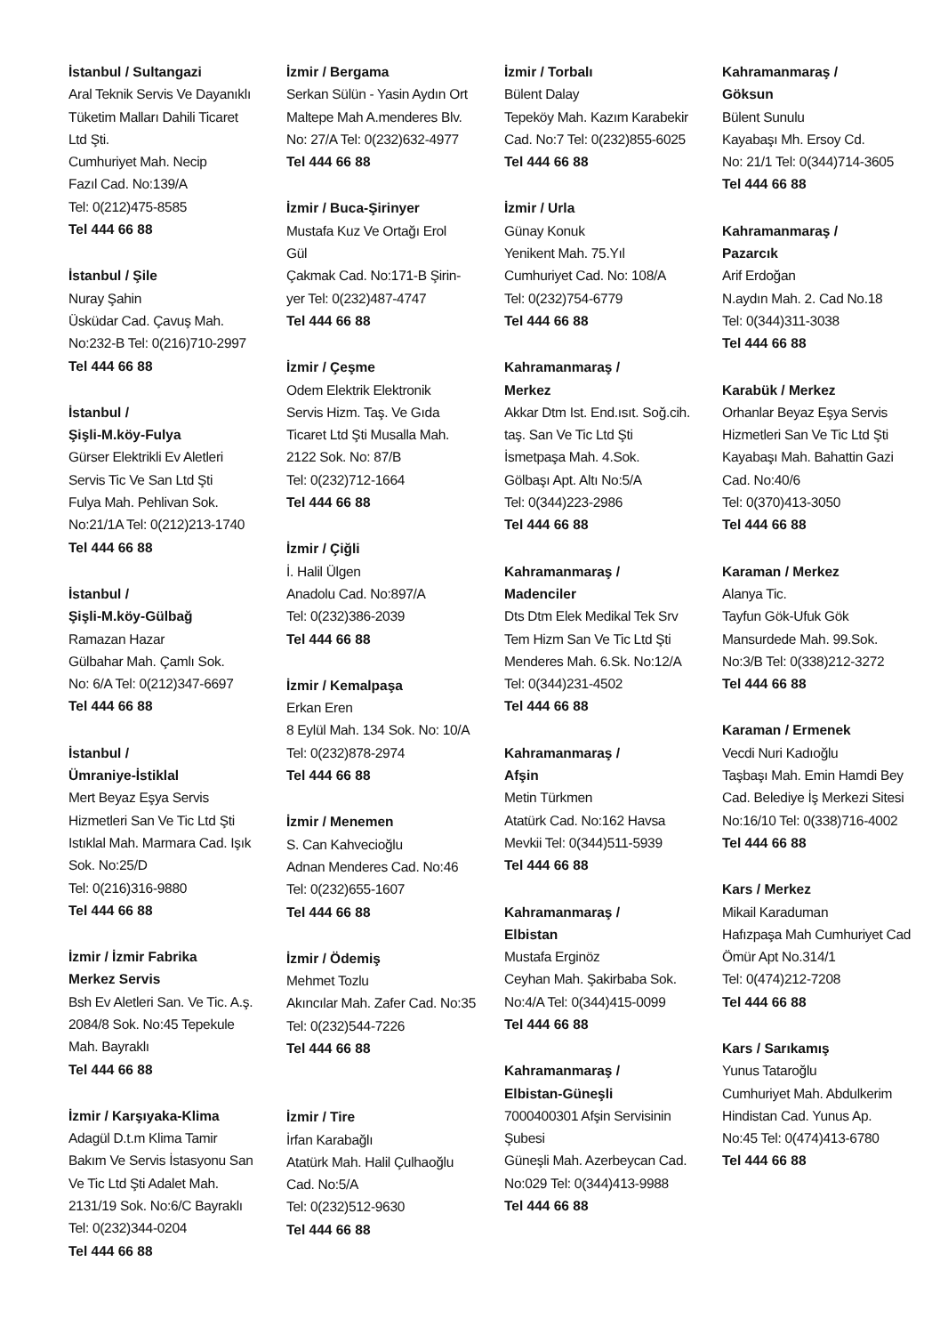İstanbul / Sultangazi
Aral Teknik Servis Ve Dayanıklı
Tüketim Malları Dahili Ticaret
Ltd Şti.
Cumhuriyet Mah. Necip
Fazıl Cad. No:139/A
Tel: 0(212)475-8585
Tel 444 66 88
İstanbul / Şile
Nuray Şahin
Üsküdar Cad. Çavuş Mah.
No:232-B Tel: 0(216)710-2997
Tel 444 66 88
İstanbul /
Şişli-M.köy-Fulya
Gürser Elektrikli Ev Aletleri
Servis Tic Ve San Ltd Şti
Fulya Mah. Pehlivan Sok.
No:21/1A Tel: 0(212)213-1740
Tel 444 66 88
İstanbul /
Şişli-M.köy-Gülbağ
Ramazan Hazar
Gülbahar Mah. Çamlı Sok.
No: 6/A Tel: 0(212)347-6697
Tel 444 66 88
İstanbul /
Ümraniye-İstiklal
Mert Beyaz Eşya Servis
Hizmetleri San Ve Tic Ltd Şti
Istıklal Mah. Marmara Cad. Işık
Sok. No:25/D
Tel: 0(216)316-9880
Tel 444 66 88
İzmir / İzmir Fabrika
Merkez Servis
Bsh Ev Aletleri San. Ve Tic. A.ş.
2084/8 Sok. No:45 Tepekule
Mah. Bayraklı
Tel 444 66 88
İzmir / Karşıyaka-Klima
Adagül D.t.m Klima Tamir
Bakım Ve Servis İstasyonu San
Ve Tic Ltd Şti Adalet Mah.
2131/19 Sok. No:6/C Bayraklı
Tel: 0(232)344-0204
Tel 444 66 88
İzmir / Bergama
Serkan Sülün - Yasin Aydın Ort
Maltepe Mah A.menderes Blv.
No: 27/A Tel: 0(232)632-4977
Tel 444 66 88
İzmir / Buca-Şirinyer
Mustafa Kuz Ve Ortağı Erol
Gül
Çakmak Cad. No:171-B Şirin-
yer Tel: 0(232)487-4747
Tel 444 66 88
İzmir / Çeşme
Odem Elektrik Elektronik
Servis Hizm. Taş. Ve Gıda
Ticaret Ltd Şti Musalla Mah.
2122 Sok. No: 87/B
Tel: 0(232)712-1664
Tel 444 66 88
İzmir / Çiğli
İ. Halil Ülgen
Anadolu Cad. No:897/A
Tel: 0(232)386-2039
Tel 444 66 88
İzmir / Kemalpaşa
Erkan Eren
8 Eylül Mah. 134 Sok. No: 10/A
Tel: 0(232)878-2974
Tel 444 66 88
İzmir / Menemen
S. Can Kahvecioğlu
Adnan Menderes Cad. No:46
Tel: 0(232)655-1607
Tel 444 66 88
İzmir / Ödemiş
Mehmet Tozlu
Akıncılar Mah. Zafer Cad. No:35
Tel: 0(232)544-7226
Tel 444 66 88
İzmir / Tire
İrfan Karabağlı
Atatürk Mah. Halil Çulhaoğlu
Cad. No:5/A
Tel: 0(232)512-9630
Tel 444 66 88
İzmir / Torbalı
Bülent Dalay
Tepeköy Mah. Kazım Karabekir
Cad. No:7 Tel: 0(232)855-6025
Tel 444 66 88
İzmir / Urla
Günay Konuk
Yenikent Mah. 75.Yıl
Cumhuriyet Cad. No: 108/A
Tel: 0(232)754-6779
Tel 444 66 88
Kahramanmaraş /
Merkez
Akkar Dtm Ist. End.ısıt. Soğ.cih.
taş. San Ve Tic Ltd Şti
İsmetpaşa Mah. 4.Sok.
Gölbaşı Apt. Altı No:5/A
Tel: 0(344)223-2986
Tel 444 66 88
Kahramanmaraş /
Madenciler
Dts Dtm Elek Medikal Tek Srv
Tem Hizm San Ve Tic Ltd Şti
Menderes Mah. 6.Sk. No:12/A
Tel: 0(344)231-4502
Tel 444 66 88
Kahramanmaraş /
Afşin
Metin Türkmen
Atatürk Cad. No:162 Havsa
Mevkii Tel: 0(344)511-5939
Tel 444 66 88
Kahramanmaraş /
Elbistan
Mustafa Erginöz
Ceyhan Mah. Şakirbaba Sok.
No:4/A Tel: 0(344)415-0099
Tel 444 66 88
Kahramanmaraş /
Elbistan-Güneşli
7000400301 Afşin Servisinin
Şubesi
Güneşli Mah. Azerbeycan Cad.
No:029 Tel: 0(344)413-9988
Tel 444 66 88
Kahramanmaraş /
Göksun
Bülent Sunulu
Kayabaşı Mh. Ersoy Cd.
No: 21/1 Tel: 0(344)714-3605
Tel 444 66 88
Kahramanmaraş /
Pazarcık
Arif Erdoğan
N.aydın Mah. 2. Cad No.18
Tel: 0(344)311-3038
Tel 444 66 88
Karabük / Merkez
Orhanlar Beyaz Eşya Servis
Hizmetleri San Ve Tic Ltd Şti
Kayabaşı Mah. Bahattin Gazi
Cad. No:40/6
Tel: 0(370)413-3050
Tel 444 66 88
Karaman / Merkez
Alanya Tic.
Tayfun Gök-Ufuk Gök
Mansurdede Mah. 99.Sok.
No:3/B Tel: 0(338)212-3272
Tel 444 66 88
Karaman / Ermenek
Vecdi Nuri Kadıoğlu
Taşbaşı Mah. Emin Hamdi Bey
Cad. Belediye İş Merkezi Sitesi
No:16/10 Tel: 0(338)716-4002
Tel 444 66 88
Kars / Merkez
Mikail Karaduman
Hafızpaşa Mah Cumhuriyet Cad
Ömür Apt No.314/1
Tel: 0(474)212-7208
Tel 444 66 88
Kars / Sarıkamış
Yunus Tataroğlu
Cumhuriyet Mah. Abdulkerim
Hindistan Cad. Yunus Ap.
No:45 Tel: 0(474)413-6780
Tel 444 66 88